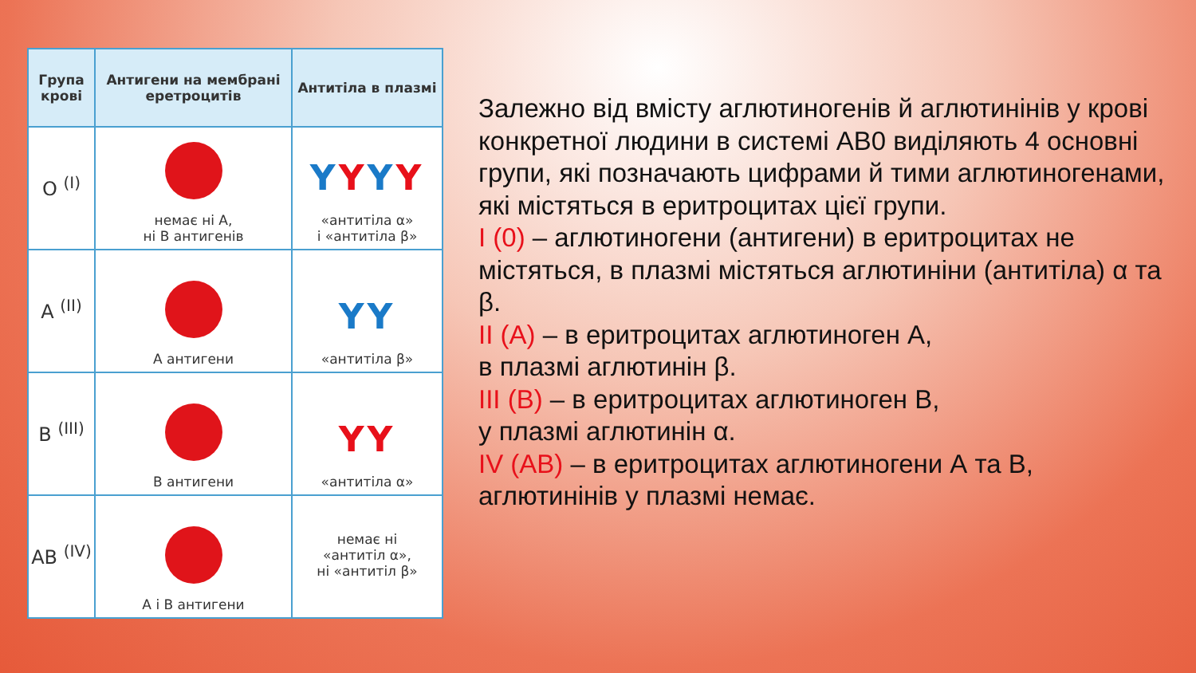| Група крові | Антигени на мембрані еретроцитів | Антитіла в плазмі |
| --- | --- | --- |
| O <sup>(I)</sup> | немає ні А, ні В антигенів | Y Y Y Y «антитіла α» і «антитіла β» |
| A <sup>(II)</sup> | А антигени | YY «антитіла β» |
| B <sup>(III)</sup> | В антигени | YY «антитіла α» |
| AB <sup>(IV)</sup> | А і В антигени | немає ні «антитіл α», ні «антитіл β» |
Залежно від вмісту аглютиногенів й аглютинінів у крові конкретної людини в системі АВ0 виділяють 4 основні групи, які позначають цифрами й тими аглютиногенами, які містяться в еритроцитах цієї групи.
I (0) – аглютиногени (антигени) в еритроцитах не містяться, в плазмі містяться аглютиніни (антитіла) α та β.
II (A) – в еритроцитах аглютиноген А,
в плазмі аглютинін β.
III (B) – в еритроцитах аглютиноген В,
у плазмі аглютинін α.
IV (AB) – в еритроцитах аглютиногени А та В, аглютинінів у плазмі немає.